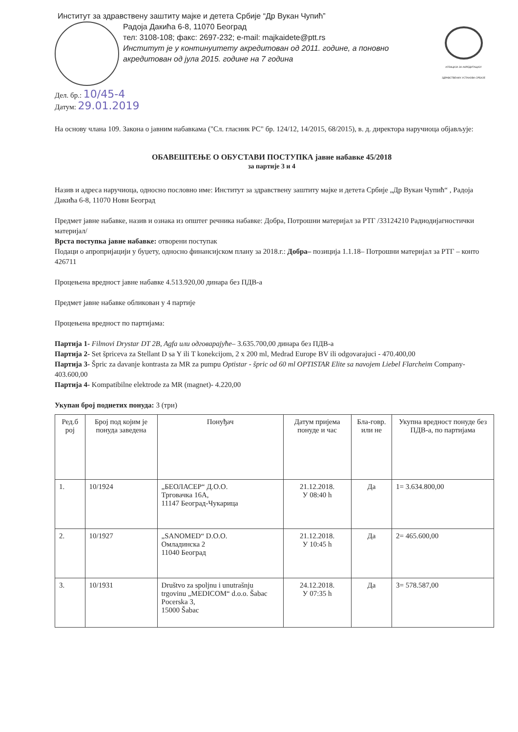Институт за здравствену заштиту мајке и детета Србије “Др Вукан Чупић”
Радоја Дакића 6-8, 11070 Београд
тел: 3108-108; факс: 2697-232; e-mail: majkaidete@ptt.rs
Институт је у континуитету акредитован од 2011. године, а поновно акредитован од јула 2015. године на 7 година
АГЕНЦИЈА ЗА АКРЕДИТАЦИЈУ ЗДРАВСТВЕНИХ УСТАНОВА СРБИЈЕ
Дел. бр.: 10/45-4
Датум: 29.01.2019
На основу члана 109. Закона о јавним набавкама ("Сл. гласник РС" бр. 124/12, 14/2015, 68/2015), в. д. директора наручиоца објављује:
ОБАВЕШТЕЊЕ О ОБУСТАВИ ПОСТУПКА јавне набавке 45/2018
за партије 3 и 4
Назив и адреса наручиоца, односно пословно име: Институт за здравствену заштиту мајке и детета Србије „Др Вукан Чупић“ , Радоја Дакића 6-8, 11070 Нови Београд
Предмет јавне набавке, назив и ознака из општег речника набавке: Добра, Потрошни материјал за РТГ /33124210 Радиодијагностички материјал/
Врста поступка јавне набавке: отворени поступак
Подаци о апропријацији у буџету, односно финансијском плану за 2018.г.: Добра– позиција 1.1.18– Потрошни материјал за РТГ – конто 426711
Процењена вредност јавне набавке 4.513.920,00 динара без ПДВ-а
Предмет јавне набавке обликован у 4 партије
Процењена вредност по партијама:
Партија 1- Filmovi Drystar DT 2B, Agfa или одговарајуће– 3.635.700,00 динара без ПДВ-а
Партија 2- Set špriceva za Stellant D sa Y ili T konekcijom, 2 x 200 ml, Medrad Europe BV ili odgovarajuci - 470.400,00
Партија 3- Špric za davanje kontrasta za MR za pumpu Optistar - špric od 60 ml OPTISTAR Elite sa navojem Liebel Flarcheim Company- 403.600,00
Партија 4- Kompatibilne elektrode za MR (magnet)- 4.220,00
Укупан број поднетих понуда: 3 (три)
| Ред.б рој | Број под којим је понуда заведена | Понуђач | Датум пријема понуде и час | Бла-говр. или не | Укупна вредност понуде без ПДВ-а, по партијама |
| --- | --- | --- | --- | --- | --- |
| 1. | 10/1924 | „БЕОЛАСЕР“ Д.О.О. Трговачка 16А, 11147 Београд-Чукарица | 21.12.2018. У 08:40 h | Да | 1= 3.634.800,00 |
| 2. | 10/1927 | „SANOMED“ D.O.O. Омладинска 2 11040 Београд | 21.12.2018. У 10:45 h | Да | 2= 465.600,00 |
| 3. | 10/1931 | Društvo za spoljnu i unutrašnju trgovinu „MEDICOM“ d.o.o. Šabac Pocerska 3, 15000 Šabac | 24.12.2018. У 07:35 h | Да | 3= 578.587,00 |